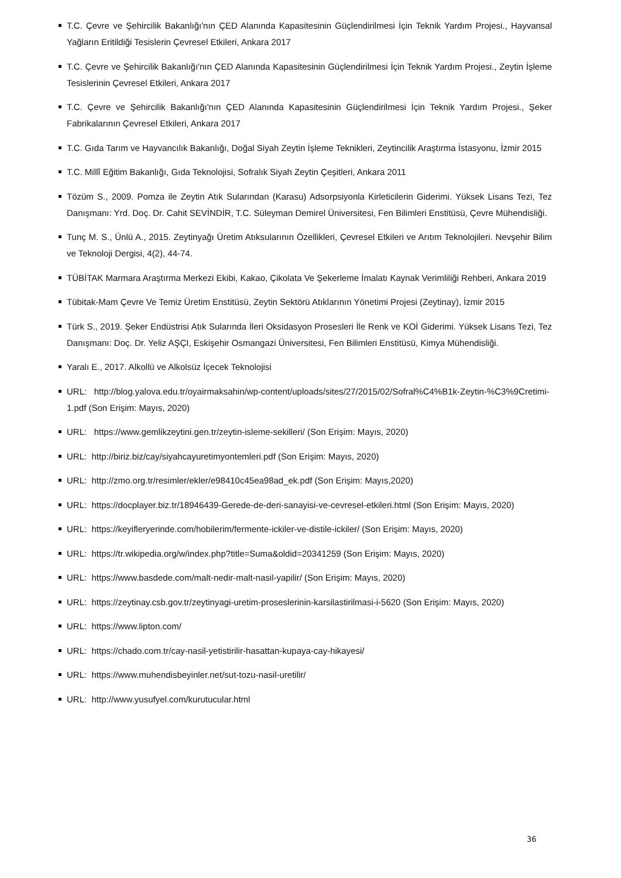T.C. Çevre ve Şehircilik Bakanlığı'nın ÇED Alanında Kapasitesinin Güçlendirilmesi İçin Teknik Yardım Projesi., Hayvansal Yağların Eritildiği Tesislerin Çevresel Etkileri, Ankara 2017
T.C. Çevre ve Şehircilik Bakanlığı'nın ÇED Alanında Kapasitesinin Güçlendirilmesi İçin Teknik Yardım Projesi., Zeytin İşleme Tesislerinin Çevresel Etkileri, Ankara 2017
T.C. Çevre ve Şehircilik Bakanlığı'nın ÇED Alanında Kapasitesinin Güçlendirilmesi İçin Teknik Yardım Projesi., Şeker Fabrikalarının Çevresel Etkileri, Ankara 2017
T.C. Gıda Tarım ve Hayvancılık Bakanlığı, Doğal Siyah Zeytin İşleme Teknikleri, Zeytincilik Araştırma İstasyonu, İzmir 2015
T.C. Millî Eğitim Bakanlığı, Gıda Teknolojisi, Sofralık Siyah Zeytin Çeşitleri, Ankara 2011
Tözüm S., 2009. Pomza ile Zeytin Atık Sularından (Karasu) Adsorpsiyonla Kirleticilerin Giderimi. Yüksek Lisans Tezi, Tez Danışmanı: Yrd. Doç. Dr. Cahit SEVİNDİR, T.C. Süleyman Demirel Üniversitesi, Fen Bilimleri Enstitüsü, Çevre Mühendisliği.
Tunç M. S., Ünlü A., 2015. Zeytinyağı Üretim Atıksularının Özellikleri, Çevresel Etkileri ve Arıtım Teknolojileri. Nevşehir Bilim ve Teknoloji Dergisi, 4(2), 44-74.
TÜBİTAK Marmara Araştırma Merkezi Ekibi, Kakao, Çikolata Ve Şekerleme İmalatı Kaynak Verimliliği Rehberi, Ankara 2019
Tübitak-Mam Çevre Ve Temiz Üretim Enstitüsü, Zeytin Sektörü Atıklarının Yönetimi Projesi (Zeytinay), İzmir 2015
Türk S., 2019. Şeker Endüstrisi Atık Sularında İleri Oksidasyon Prosesleri İle Renk ve KOİ Giderimi. Yüksek Lisans Tezi, Tez Danışmanı: Doç. Dr. Yeliz AŞÇI, Eskişehir Osmangazi Üniversitesi, Fen Bilimleri Enstitüsü, Kimya Mühendisliği.
Yaralı E., 2017. Alkollü ve Alkolsüz İçecek Teknolojisi
URL: http://blog.yalova.edu.tr/oyairmaksahin/wp-content/uploads/sites/27/2015/02/Sofral%C4%B1k-Zeytin-%C3%9Cretimi-1.pdf (Son Erişim: Mayıs, 2020)
URL: https://www.gemlikzeytini.gen.tr/zeytin-isleme-sekilleri/ (Son Erişim: Mayıs, 2020)
URL: http://biriz.biz/cay/siyahcayuretimyontemleri.pdf (Son Erişim: Mayıs, 2020)
URL: http://zmo.org.tr/resimler/ekler/e98410c45ea98ad_ek.pdf (Son Erişim: Mayıs,2020)
URL: https://docplayer.biz.tr/18946439-Gerede-de-deri-sanayisi-ve-cevresel-etkileri.html (Son Erişim: Mayıs, 2020)
URL: https://keyifleryerinde.com/hobilerim/fermente-ickiler-ve-distile-ickiler/ (Son Erişim: Mayıs, 2020)
URL: https://tr.wikipedia.org/w/index.php?title=Suma&oldid=20341259 (Son Erişim: Mayıs, 2020)
URL: https://www.basdede.com/malt-nedir-malt-nasil-yapilir/ (Son Erişim: Mayıs, 2020)
URL: https://zeytinay.csb.gov.tr/zeytinyagi-uretim-proseslerinin-karsilastirilmasi-i-5620 (Son Erişim: Mayıs, 2020)
URL: https://www.lipton.com/
URL: https://chado.com.tr/cay-nasil-yetistirilir-hasattan-kupaya-cay-hikayesi/
URL: https://www.muhendisbeyinler.net/sut-tozu-nasil-uretilir/
URL: http://www.yusufyel.com/kurutucular.html
36